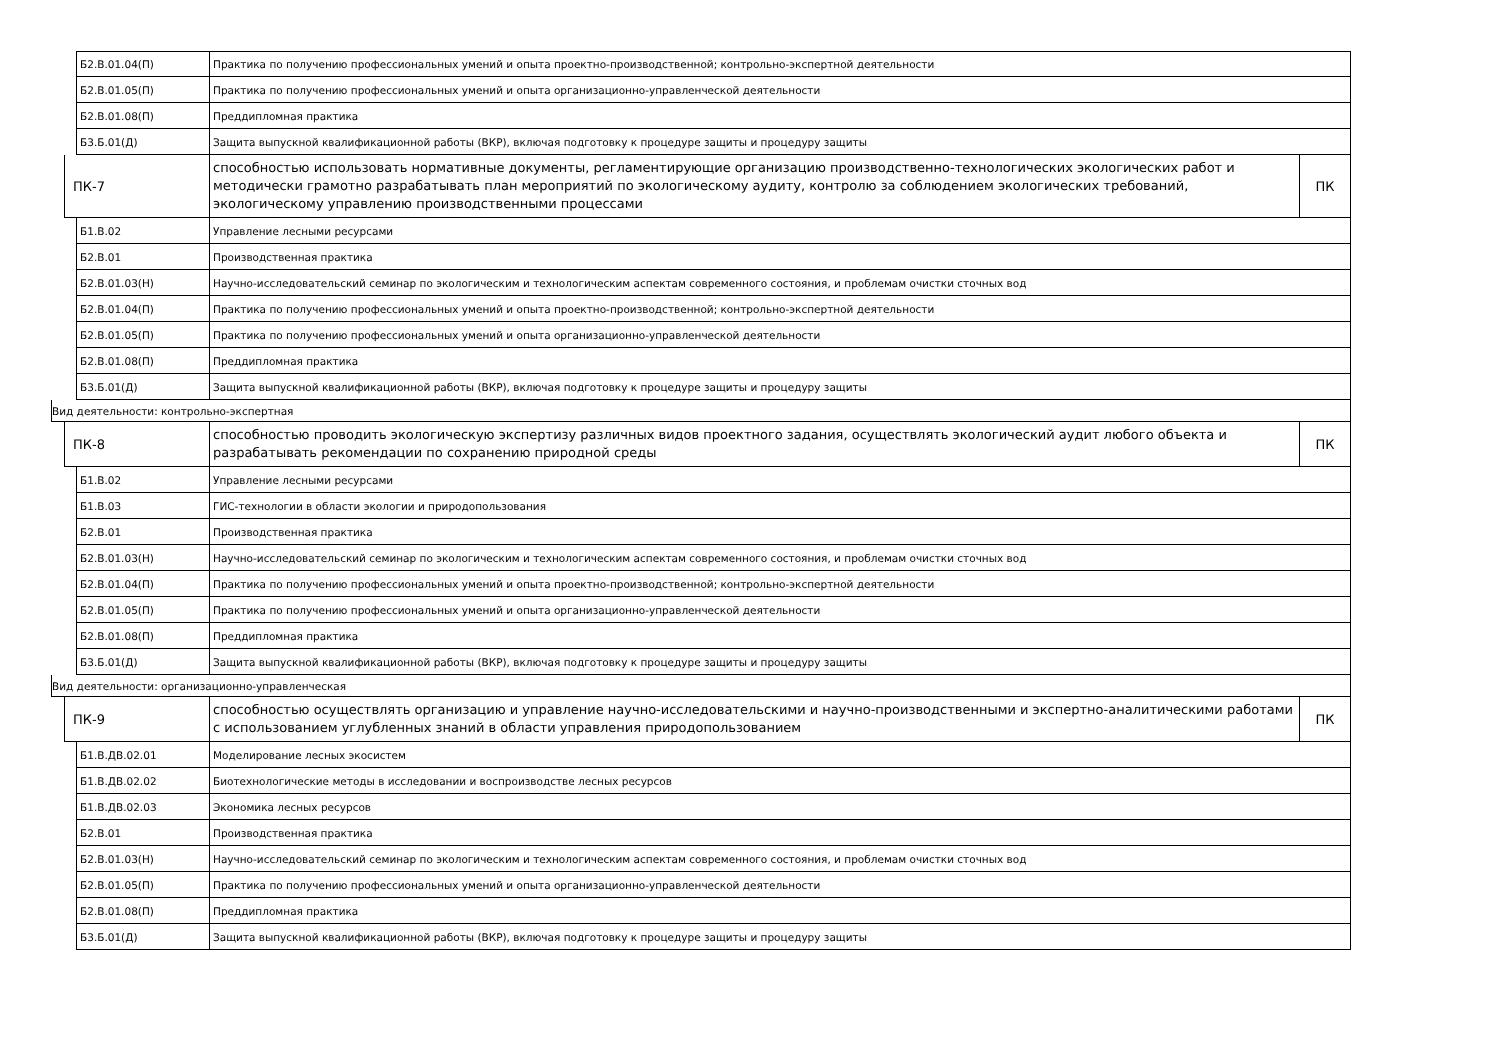Б2.В.01.04(П)
Практика по получению профессиональных умений и опыта проектно-производственной; контрольно-экспертной деятельности
Б2.В.01.05(П)
Практика по получению профессиональных умений и опыта организационно-управленческой деятельности
Б2.В.01.08(П)
Преддипломная практика
Б3.Б.01(Д)
Защита выпускной квалификационной работы (ВКР), включая подготовку к процедуре защиты и процедуру защиты
ПК-7
способностью использовать нормативные документы, регламентирующие организацию производственно-технологических экологических работ и методически грамотно разрабатывать план мероприятий по экологическому аудиту, контролю за соблюдением экологических требований, экологическому управлению производственными процессами
ПК
Б1.В.02
Управление лесными ресурсами
Б2.В.01
Производственная практика
Б2.В.01.03(Н)
Научно-исследовательский семинар по экологическим и технологическим аспектам современного состояния, и проблемам очистки сточных вод
Б2.В.01.04(П)
Практика по получению профессиональных умений и опыта проектно-производственной; контрольно-экспертной деятельности
Б2.В.01.05(П)
Практика по получению профессиональных умений и опыта организационно-управленческой деятельности
Б2.В.01.08(П)
Преддипломная практика
Б3.Б.01(Д)
Защита выпускной квалификационной работы (ВКР), включая подготовку к процедуре защиты и процедуру защиты
Вид деятельности: контрольно-экспертная
ПК-8
способностью проводить экологическую экспертизу различных видов проектного задания, осуществлять экологический аудит любого объекта и разрабатывать рекомендации по сохранению природной среды
ПК
Б1.В.02
Управление лесными ресурсами
Б1.В.03
ГИС-технологии в области экологии и природопользования
Б2.В.01
Производственная практика
Б2.В.01.03(Н)
Научно-исследовательский семинар по экологическим и технологическим аспектам современного состояния, и проблемам очистки сточных вод
Б2.В.01.04(П)
Практика по получению профессиональных умений и опыта проектно-производственной; контрольно-экспертной деятельности
Б2.В.01.05(П)
Практика по получению профессиональных умений и опыта организационно-управленческой деятельности
Б2.В.01.08(П)
Преддипломная практика
Б3.Б.01(Д)
Защита выпускной квалификационной работы (ВКР), включая подготовку к процедуре защиты и процедуру защиты
Вид деятельности: организационно-управленческая
ПК-9
способностью осуществлять организацию и управление научно-исследовательскими и научно-производственными и экспертно-аналитическими работами с использованием углубленных знаний в области управления природопользованием
ПК
Б1.В.ДВ.02.01
Моделирование лесных экосистем
Б1.В.ДВ.02.02
Биотехнологические методы в исследовании и воспроизводстве лесных ресурсов
Б1.В.ДВ.02.03
Экономика лесных ресурсов
Б2.В.01
Производственная практика
Б2.В.01.03(Н)
Научно-исследовательский семинар по экологическим и технологическим аспектам современного состояния, и проблемам очистки сточных вод
Б2.В.01.05(П)
Практика по получению профессиональных умений и опыта организационно-управленческой деятельности
Б2.В.01.08(П)
Преддипломная практика
Б3.Б.01(Д)
Защита выпускной квалификационной работы (ВКР), включая подготовку к процедуре защиты и процедуру защиты